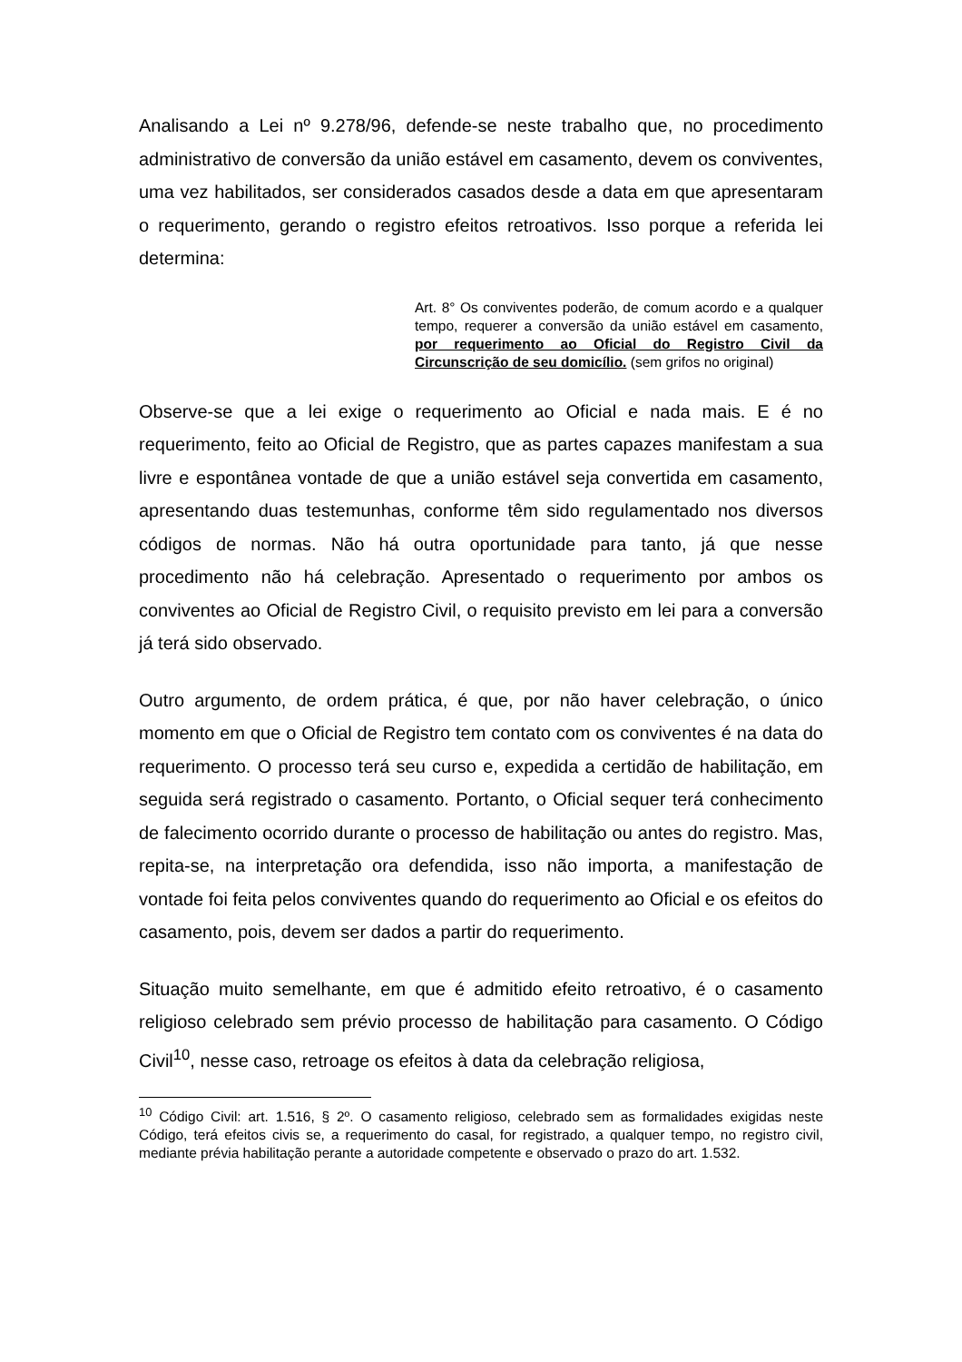Analisando a Lei nº 9.278/96, defende-se neste trabalho que, no procedimento administrativo de conversão da união estável em casamento, devem os conviventes, uma vez habilitados, ser considerados casados desde a data em que apresentaram o requerimento, gerando o registro efeitos retroativos. Isso porque a referida lei determina:
Art. 8° Os conviventes poderão, de comum acordo e a qualquer tempo, requerer a conversão da união estável em casamento, por requerimento ao Oficial do Registro Civil da Circunscrição de seu domicílio. (sem grifos no original)
Observe-se que a lei exige o requerimento ao Oficial e nada mais. E é no requerimento, feito ao Oficial de Registro, que as partes capazes manifestam a sua livre e espontânea vontade de que a união estável seja convertida em casamento, apresentando duas testemunhas, conforme têm sido regulamentado nos diversos códigos de normas. Não há outra oportunidade para tanto, já que nesse procedimento não há celebração. Apresentado o requerimento por ambos os conviventes ao Oficial de Registro Civil, o requisito previsto em lei para a conversão já terá sido observado.
Outro argumento, de ordem prática, é que, por não haver celebração, o único momento em que o Oficial de Registro tem contato com os conviventes é na data do requerimento. O processo terá seu curso e, expedida a certidão de habilitação, em seguida será registrado o casamento. Portanto, o Oficial sequer terá conhecimento de falecimento ocorrido durante o processo de habilitação ou antes do registro. Mas, repita-se, na interpretação ora defendida, isso não importa, a manifestação de vontade foi feita pelos conviventes quando do requerimento ao Oficial e os efeitos do casamento, pois, devem ser dados a partir do requerimento.
Situação muito semelhante, em que é admitido efeito retroativo, é o casamento religioso celebrado sem prévio processo de habilitação para casamento. O Código Civil<sup>10</sup>, nesse caso, retroage os efeitos à data da celebração religiosa,
<sup>10</sup> Código Civil: art. 1.516, § 2º. O casamento religioso, celebrado sem as formalidades exigidas neste Código, terá efeitos civis se, a requerimento do casal, for registrado, a qualquer tempo, no registro civil, mediante prévia habilitação perante a autoridade competente e observado o prazo do art. 1.532.